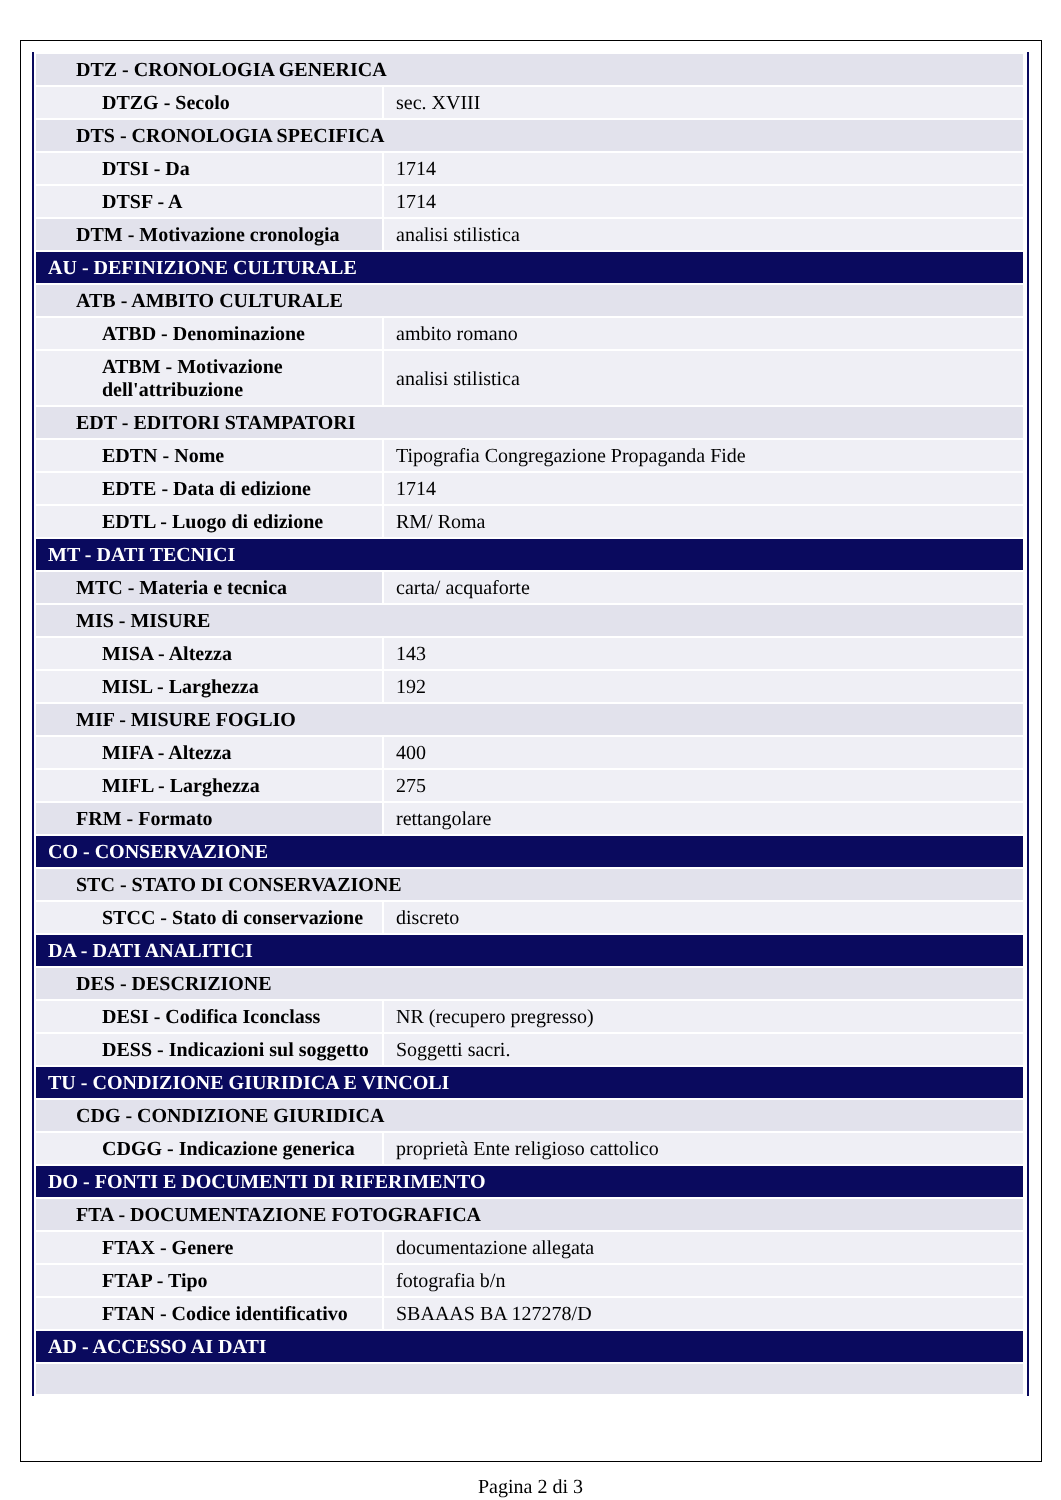| DTZ - CRONOLOGIA GENERICA | |
| DTZG - Secolo | sec. XVIII |
| DTS - CRONOLOGIA SPECIFICA | |
| DTSI - Da | 1714 |
| DTSF - A | 1714 |
| DTM - Motivazione cronologia | analisi stilistica |
| AU - DEFINIZIONE CULTURALE | |
| ATB - AMBITO CULTURALE | |
| ATBD - Denominazione | ambito romano |
| ATBM - Motivazione dell'attribuzione | analisi stilistica |
| EDT - EDITORI STAMPATORI | |
| EDTN - Nome | Tipografia Congregazione Propaganda Fide |
| EDTE - Data di edizione | 1714 |
| EDTL - Luogo di edizione | RM/ Roma |
| MT - DATI TECNICI | |
| MTC - Materia e tecnica | carta/ acquaforte |
| MIS - MISURE | |
| MISA - Altezza | 143 |
| MISL - Larghezza | 192 |
| MIF - MISURE FOGLIO | |
| MIFA - Altezza | 400 |
| MIFL - Larghezza | 275 |
| FRM - Formato | rettangolare |
| CO - CONSERVAZIONE | |
| STC - STATO DI CONSERVAZIONE | |
| STCC - Stato di conservazione | discreto |
| DA - DATI ANALITICI | |
| DES - DESCRIZIONE | |
| DESI - Codifica Iconclass | NR (recupero pregresso) |
| DESS - Indicazioni sul soggetto | Soggetti sacri. |
| TU - CONDIZIONE GIURIDICA E VINCOLI | |
| CDG - CONDIZIONE GIURIDICA | |
| CDGG - Indicazione generica | proprietà Ente religioso cattolico |
| DO - FONTI E DOCUMENTI DI RIFERIMENTO | |
| FTA - DOCUMENTAZIONE FOTOGRAFICA | |
| FTAX - Genere | documentazione allegata |
| FTAP - Tipo | fotografia b/n |
| FTAN - Codice identificativo | SBAAAS BA 127278/D |
| AD - ACCESSO AI DATI | |
Pagina 2 di 3